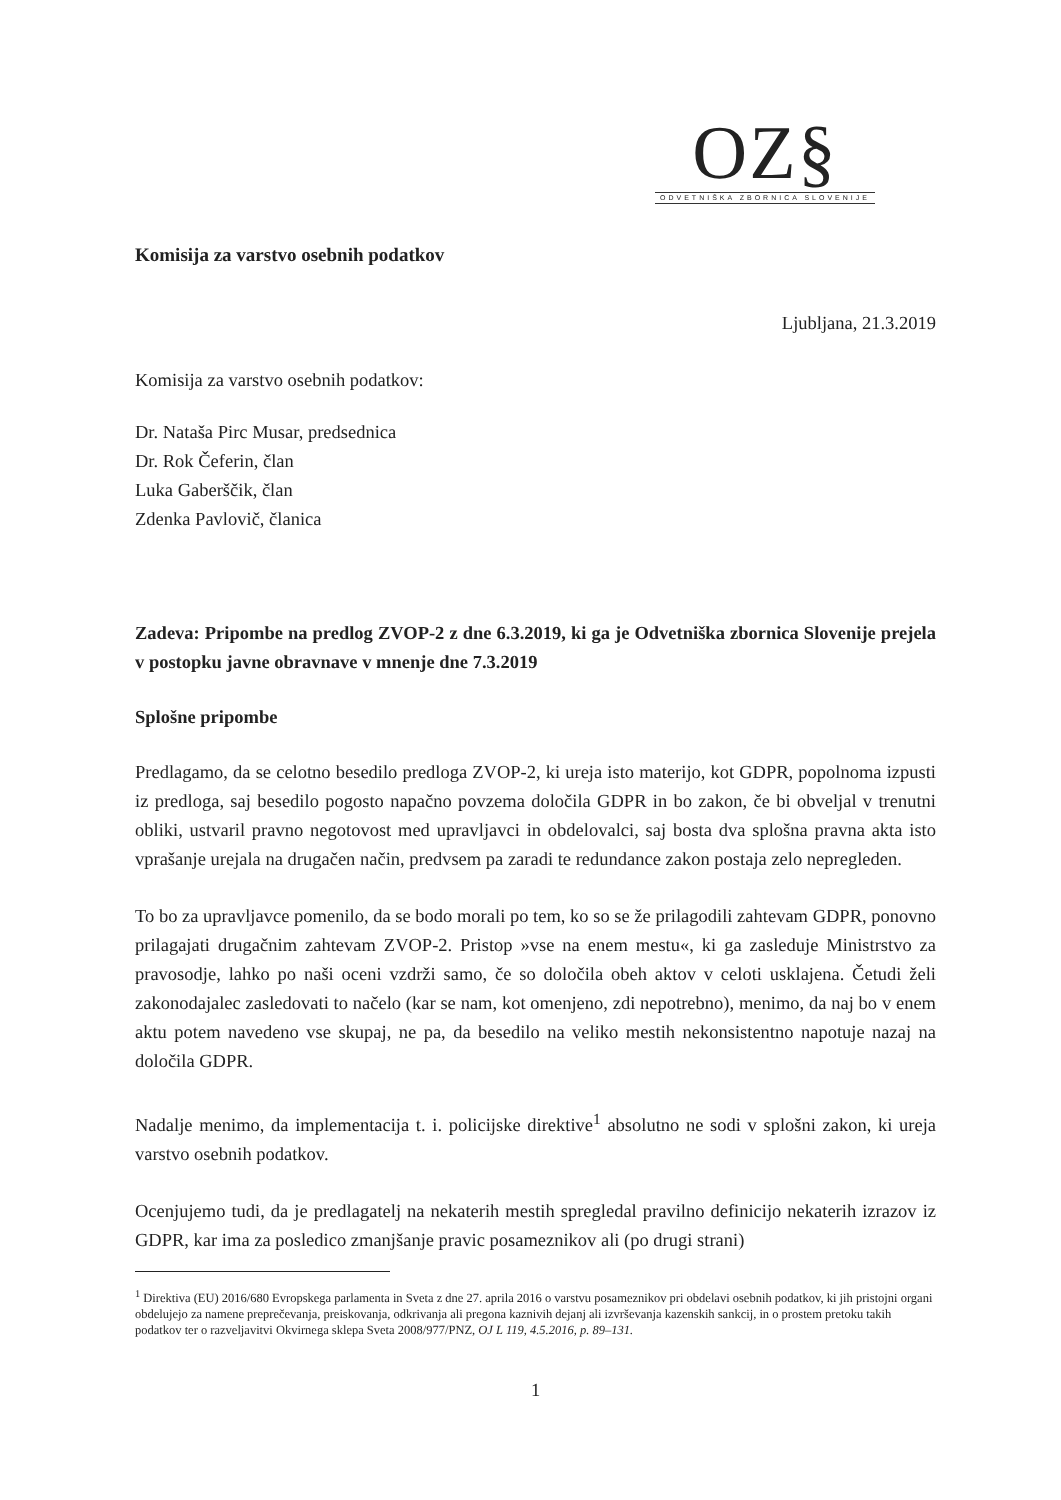OZ§
ODVETNIŠKA ZBORNICA SLOVENIJE
Komisija za varstvo osebnih podatkov
Ljubljana, 21.3.2019
Komisija za varstvo osebnih podatkov:
Dr. Nataša Pirc Musar, predsednica
Dr. Rok Čeferin, član
Luka Gaberščik, član
Zdenka Pavlovič, članica
Zadeva: Pripombe na predlog ZVOP-2 z dne 6.3.2019, ki ga je Odvetniška zbornica Slovenije prejela v postopku javne obravnave v mnenje dne 7.3.2019
Splošne pripombe
Predlagamo, da se celotno besedilo predloga ZVOP-2, ki ureja isto materijo, kot GDPR, popolnoma izpusti iz predloga, saj besedilo pogosto napačno povzema določila GDPR in bo zakon, če bi obveljal v trenutni obliki, ustvaril pravno negotovost med upravljavci in obdelovalci, saj bosta dva splošna pravna akta isto vprašanje urejala na drugačen način, predvsem pa zaradi te redundance zakon postaja zelo nepregleden.
To bo za upravljavce pomenilo, da se bodo morali po tem, ko so se že prilagodili zahtevam GDPR, ponovno prilagajati drugačnim zahtevam ZVOP-2. Pristop »vse na enem mestu«, ki ga zasleduje Ministrstvo za pravosodje, lahko po naši oceni vzdrži samo, če so določila obeh aktov v celoti usklajena. Četudi želi zakonodajalec zasledovati to načelo (kar se nam, kot omenjeno, zdi nepotrebno), menimo, da naj bo v enem aktu potem navedeno vse skupaj, ne pa, da besedilo na veliko mestih nekonsistentno napotuje nazaj na določila GDPR.
Nadalje menimo, da implementacija t. i. policijske direktive<sup>1</sup> absolutno ne sodi v splošni zakon, ki ureja varstvo osebnih podatkov.
Ocenjujemo tudi, da je predlagatelj na nekaterih mestih spregledal pravilno definicijo nekaterih izrazov iz GDPR, kar ima za posledico zmanjšanje pravic posameznikov ali (po drugi strani)
<sup>1</sup> Direktiva (EU) 2016/680 Evropskega parlamenta in Sveta z dne 27. aprila 2016 o varstvu posameznikov pri obdelavi osebnih podatkov, ki jih pristojni organi obdelujejo za namene preprečevanja, preiskovanja, odkrivanja ali pregona kaznivih dejanj ali izvrševanja kazenskih sankcij, in o prostem pretoku takih podatkov ter o razveljavitvi Okvirnega sklepa Sveta 2008/977/PNZ, OJ L 119, 4.5.2016, p. 89–131.
1